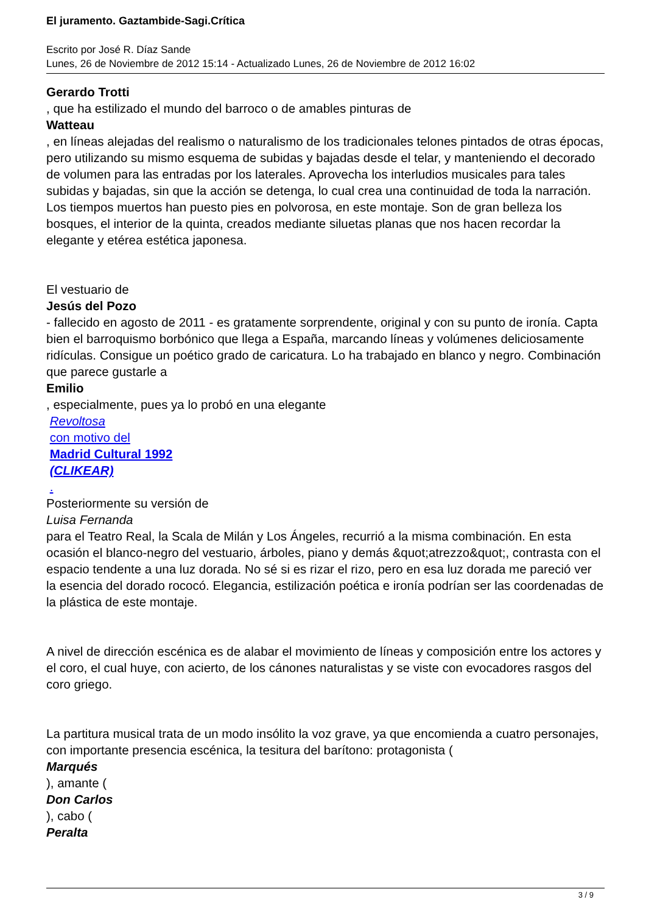El juramento. Gaztambide-Sagi.Crítica
Escrito por José R. Díaz Sande
Lunes, 26 de Noviembre de 2012 15:14 - Actualizado Lunes, 26 de Noviembre de 2012 16:02
Gerardo Trotti
, que ha estilizado el mundo del barroco o de amables pinturas de
Watteau
, en líneas alejadas del realismo o naturalismo de los tradicionales telones pintados de otras épocas, pero utilizando su mismo esquema de subidas y bajadas desde el telar, y manteniendo el decorado de volumen para las entradas por los laterales. Aprovecha los interludios musicales para tales subidas y bajadas, sin que la acción se detenga, lo cual crea una continuidad de toda la narración. Los tiempos muertos han puesto pies en polvorosa, en este montaje. Son de gran belleza los bosques, el interior de la quinta, creados mediante siluetas planas que nos hacen recordar la elegante y etérea estética japonesa.
El vestuario de
Jesús del Pozo
- fallecido en agosto de 2011 - es gratamente sorprendente, original y con su punto de ironía. Capta bien el barroquismo borbónico que llega a España, marcando líneas y volúmenes deliciosamente ridículas. Consigue un poético grado de caricatura. Lo ha trabajado en blanco y negro. Combinación que parece gustarle a
Emilio
, especialmente, pues ya lo probó en una elegante
Revoltosa
con motivo del
Madrid Cultural 1992
(CLIKEAR)
.
Posteriormente su versión de
Luisa Fernanda
para el Teatro Real, la Scala de Milán y Los Ángeles, recurrió a la misma combinación. En esta ocasión el blanco-negro del vestuario, árboles, piano y demás &quot;atrezzo&quot;, contrasta con el espacio tendente a una luz dorada. No sé si es rizar el rizo, pero en esa luz dorada me pareció ver la esencia del dorado rococó. Elegancia, estilización poética e ironía podrían ser las coordenadas de la plástica de este montaje.
A nivel de dirección escénica es de alabar el movimiento de líneas y composición entre los actores y el coro, el cual huye, con acierto, de los cánones naturalistas y se viste con evocadores rasgos del coro griego.
La partitura musical trata de un modo insólito la voz grave, ya que encomienda a cuatro personajes, con importante presencia escénica, la tesitura del barítono: protagonista (
Marqués
), amante (
Don Carlos
), cabo (
Peralta
3 / 9